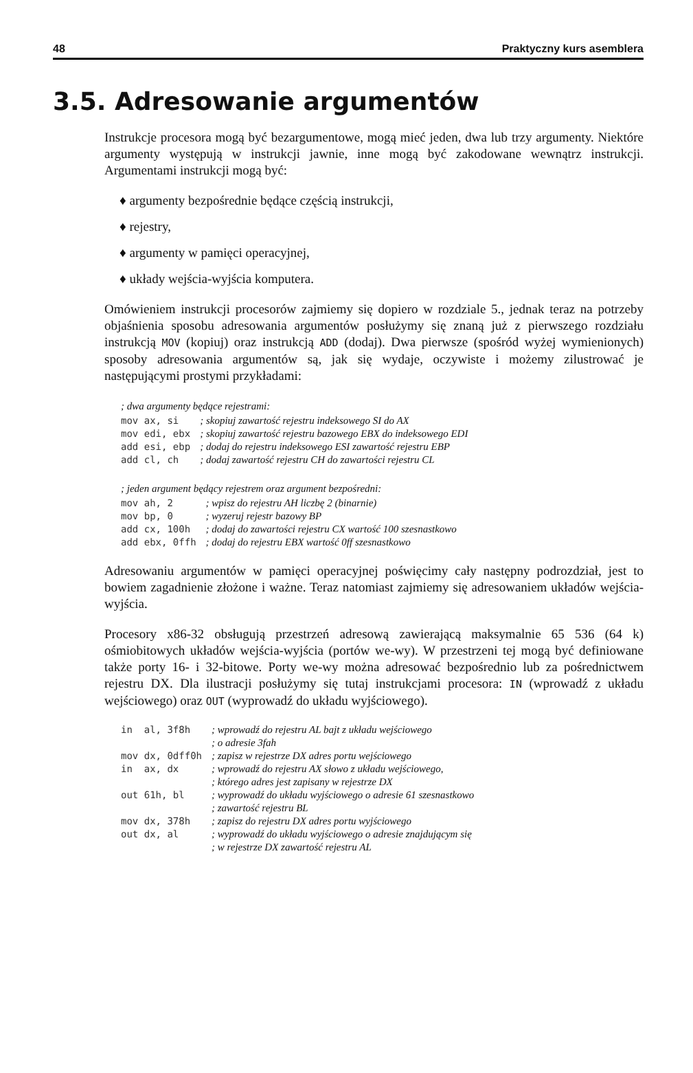48 Praktyczny kurs asemblera
3.5. Adresowanie argumentów
Instrukcje procesora mogą być bezargumentowe, mogą mieć jeden, dwa lub trzy argumenty. Niektóre argumenty występują w instrukcji jawnie, inne mogą być zakodowane wewnątrz instrukcji. Argumentami instrukcji mogą być:
♦ argumenty bezpośrednie będące częścią instrukcji,
♦ rejestry,
♦ argumenty w pamięci operacyjnej,
♦ układy wejścia-wyjścia komputera.
Omówieniem instrukcji procesorów zajmiemy się dopiero w rozdziale 5., jednak teraz na potrzeby objaśnienia sposobu adresowania argumentów posłużymy się znaną już z pierwszego rozdziału instrukcją MOV (kopiuj) oraz instrukcją ADD (dodaj). Dwa pierwsze (spośród wyżej wymienionych) sposoby adresowania argumentów są, jak się wydaje, oczywiste i możemy zilustrować je następującymi prostymi przykładami:
; dwa argumenty będące rejestrami:
| mov ax, si | ; skopiuj zawartość rejestru indeksowego SI do AX |
| mov edi, ebx | ; skopiuj zawartość rejestru bazowego EBX do indeksowego EDI |
| add esi, ebp | ; dodaj do rejestru indeksowego ESI zawartość rejestru EBP |
| add cl, ch | ; dodaj zawartość rejestru CH do zawartości rejestru CL |
; jeden argument będący rejestrem oraz argument bezpośredni:
| mov ah, 2 | ; wpisz do rejestru AH liczbę 2 (binarnie) |
| mov bp, 0 | ; wyzeruj rejestr bazowy BP |
| add cx, 100h | ; dodaj do zawartości rejestru CX wartość 100 szesnastkowo |
| add ebx, 0ffh | ; dodaj do rejestru EBX wartość 0ff szesnastkowo |
Adresowaniu argumentów w pamięci operacyjnej poświęcimy cały następny podrozdział, jest to bowiem zagadnienie złożone i ważne. Teraz natomiast zajmiemy się adresowaniem układów wejścia-wyjścia.
Procesory x86-32 obsługują przestrzeń adresową zawierającą maksymalnie 65 536 (64 k) ośmiobitowych układów wejścia-wyjścia (portów we-wy). W przestrzeni tej mogą być definiowane także porty 16- i 32-bitowe. Porty we-wy można adresować bezpośrednio lub za pośrednictwem rejestru DX. Dla ilustracji posłużymy się tutaj instrukcjami procesora: IN (wprowadź z układu wejściowego) oraz OUT (wyprowadź do układu wyjściowego).
| in al, 3f8h | ; wprowadź do rejestru AL bajt z układu wejściowego ; o adresie 3fah |
| mov dx, 0dff0h | ; zapisz w rejestrze DX adres portu wejściowego |
| in ax, dx | ; wprowadź do rejestru AX słowo z układu wejściowego, ; którego adres jest zapisany w rejestrze DX |
| out 61h, bl | ; wyprowadź do układu wyjściowego o adresie 61 szesnastkowo ; zawartość rejestru BL |
| mov dx, 378h | ; zapisz do rejestru DX adres portu wyjściowego |
| out dx, al | ; wyprowadź do układu wyjściowego o adresie znajdującym się ; w rejestrze DX zawartość rejestru AL |